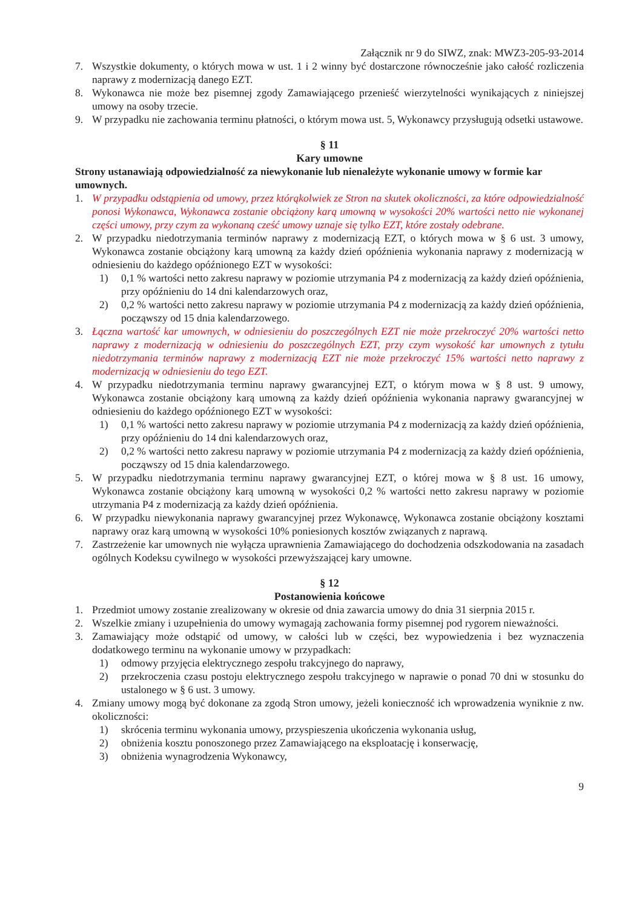Załącznik nr 9 do SIWZ, znak: MWZ3-205-93-2014
7. Wszystkie dokumenty, o których mowa w ust. 1 i 2 winny być dostarczone równocześnie jako całość rozliczenia naprawy z modernizacją danego EZT.
8. Wykonawca nie może bez pisemnej zgody Zamawiającego przenieść wierzytelności wynikających z niniejszej umowy na osoby trzecie.
9. W przypadku nie zachowania terminu płatności, o którym mowa ust. 5, Wykonawcy przysługują odsetki ustawowe.
§ 11
Kary umowne
Strony ustanawiają odpowiedzialność za niewykonanie lub nienależyte wykonanie umowy w formie kar umownych.
1. W przypadku odstąpienia od umowy, przez którąkolwiek ze Stron na skutek okoliczności, za które odpowiedzialność ponosi Wykonawca, Wykonawca zostanie obciążony karą umowną w wysokości 20% wartości netto nie wykonanej części umowy, przy czym za wykonaną cześć umowy uznaje się tylko EZT, które zostały odebrane.
2. W przypadku niedotrzymania terminów naprawy z modernizacją EZT, o których mowa w § 6 ust. 3 umowy, Wykonawca zostanie obciążony karą umowną za każdy dzień opóźnienia wykonania naprawy z modernizacją w odniesieniu do każdego opóźnionego EZT w wysokości:
1) 0,1 % wartości netto zakresu naprawy w poziomie utrzymania P4 z modernizacją za każdy dzień opóźnienia, przy opóźnieniu do 14 dni kalendarzowych oraz,
2) 0,2 % wartości netto zakresu naprawy w poziomie utrzymania P4 z modernizacją za każdy dzień opóźnienia, począwszy od 15 dnia kalendarzowego.
3. Łączna wartość kar umownych, w odniesieniu do poszczególnych EZT nie może przekroczyć 20% wartości netto naprawy z modernizacją w odniesieniu do poszczególnych EZT, przy czym wysokość kar umownych z tytułu niedotrzymania terminów naprawy z modernizacją EZT nie może przekroczyć 15% wartości netto naprawy z modernizacją w odniesieniu do tego EZT.
4. W przypadku niedotrzymania terminu naprawy gwarancyjnej EZT, o którym mowa w § 8 ust. 9 umowy, Wykonawca zostanie obciążony karą umowną za każdy dzień opóźnienia wykonania naprawy gwarancyjnej w odniesieniu do każdego opóźnionego EZT w wysokości:
1) 0,1 % wartości netto zakresu naprawy w poziomie utrzymania P4 z modernizacją za każdy dzień opóźnienia, przy opóźnieniu do 14 dni kalendarzowych oraz,
2) 0,2 % wartości netto zakresu naprawy w poziomie utrzymania P4 z modernizacją za każdy dzień opóźnienia, począwszy od 15 dnia kalendarzowego.
5. W przypadku niedotrzymania terminu naprawy gwarancyjnej EZT, o której mowa w § 8 ust. 16 umowy, Wykonawca zostanie obciążony karą umowną w wysokości 0,2 % wartości netto zakresu naprawy w poziomie utrzymania P4 z modernizacją za każdy dzień opóźnienia.
6. W przypadku niewykonania naprawy gwarancyjnej przez Wykonawcę, Wykonawca zostanie obciążony kosztami naprawy oraz karą umowną w wysokości 10% poniesionych kosztów związanych z naprawą.
7. Zastrzeżenie kar umownych nie wyłącza uprawnienia Zamawiającego do dochodzenia odszkodowania na zasadach ogólnych Kodeksu cywilnego w wysokości przewyższającej kary umowne.
§ 12
Postanowienia końcowe
1. Przedmiot umowy zostanie zrealizowany w okresie od dnia zawarcia umowy do dnia 31 sierpnia 2015 r.
2. Wszelkie zmiany i uzupełnienia do umowy wymagają zachowania formy pisemnej pod rygorem nieważności.
3. Zamawiający może odstąpić od umowy, w całości lub w części, bez wypowiedzenia i bez wyznaczenia dodatkowego terminu na wykonanie umowy w przypadkach:
1) odmowy przyjęcia elektrycznego zespołu trakcyjnego do naprawy,
2) przekroczenia czasu postoju elektrycznego zespołu trakcyjnego w naprawie o ponad 70 dni w stosunku do ustalonego w § 6 ust. 3 umowy.
4. Zmiany umowy mogą być dokonane za zgodą Stron umowy, jeżeli konieczność ich wprowadzenia wyniknie z nw. okoliczności:
1) skrócenia terminu wykonania umowy, przyspieszenia ukończenia wykonania usług,
2) obniżenia kosztu ponoszonego przez Zamawiającego na eksploatację i konserwację,
3) obniżenia wynagrodzenia Wykonawcy,
9